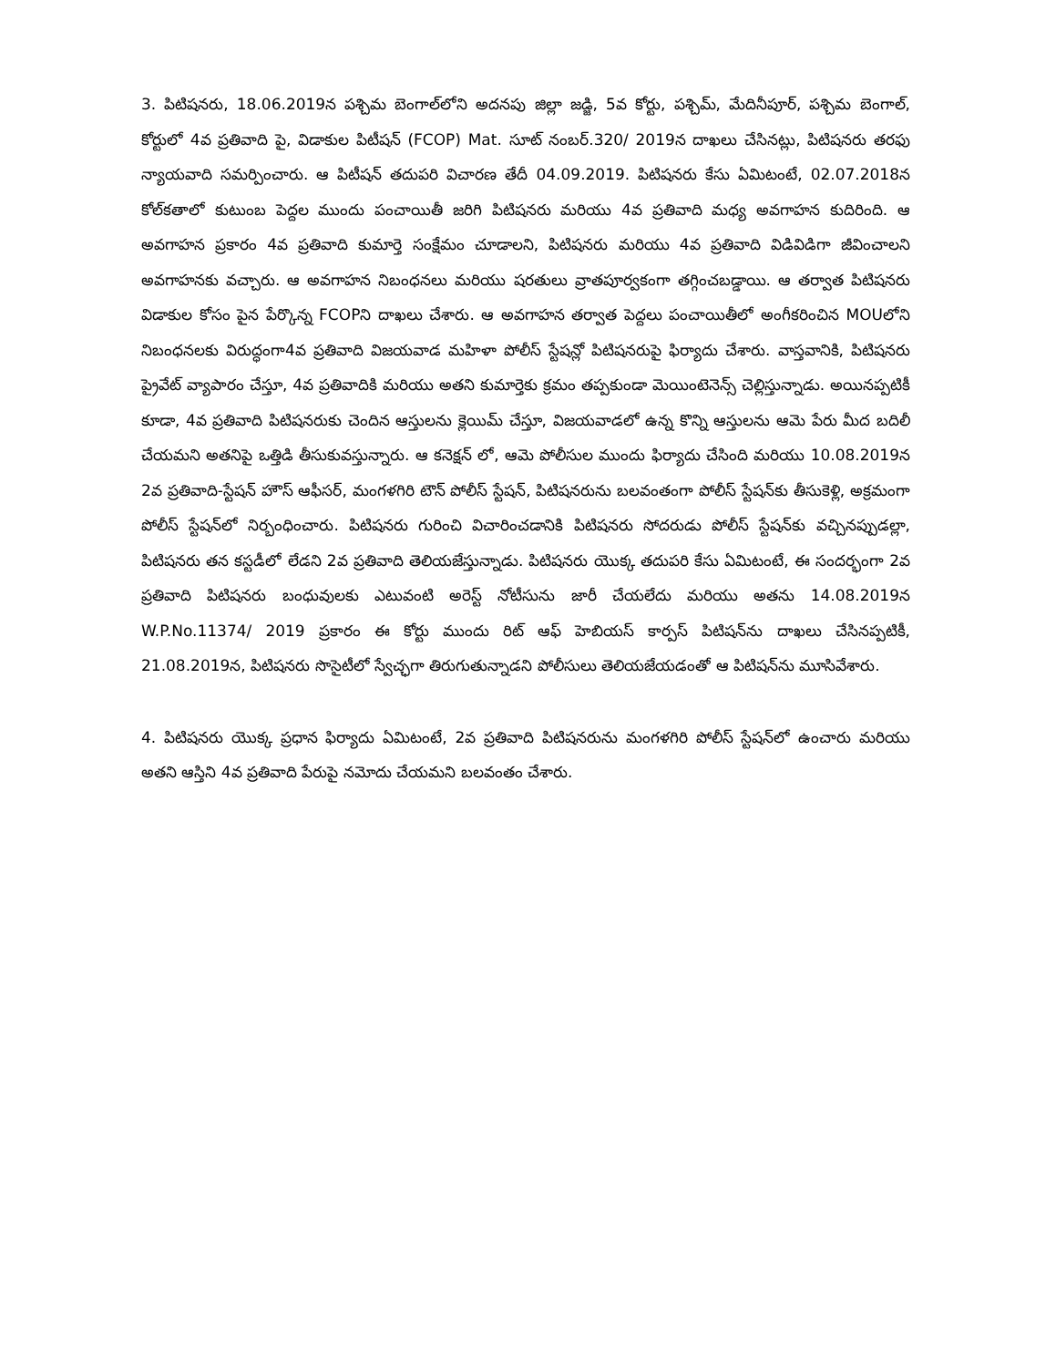3. పిటిషనరు, 18.06.2019న పశ్చిమ బెంగాల్‌లోని అదనపు జిల్లా జడ్జి, 5వ కోర్టు, పశ్చిమ్, మేదినీపూర్, పశ్చిమ బెంగాల్, కోర్టులో 4వ ప్రతివాది పై, విడాకుల పిటీషన్ (FCOP) Mat. సూట్ నంబర్.320/ 2019న దాఖలు చేసినట్లు, పిటిషనరు తరఫు న్యాయవాది సమర్పించారు. ఆ పిటీషన్ తదుపరి విచారణ తేదీ 04.09.2019. పిటిషనరు కేసు ఏమిటంటే, 02.07.2018న కోల్‌కతాలో కుటుంబ పెద్దల ముందు పంచాయితీ జరిగి పిటిషనరు మరియు 4వ ప్రతివాది మధ్య అవగాహన కుదిరింది. ఆ అవగాహన ప్రకారం 4వ ప్రతివాది కుమార్తె సంక్షేమం చూడాలని, పిటిషనరు మరియు 4వ ప్రతివాది విడివిడిగా జీవించాలని అవగాహనకు వచ్చారు. ఆ అవగాహన నిబంధనలు మరియు షరతులు వ్రాతపూర్వకంగా తగ్గించబడ్డాయి. ఆ తర్వాత పిటిషనరు విడాకుల కోసం పైన పేర్కొన్న FCOPని దాఖలు చేశారు. ఆ అవగాహన తర్వాత పెద్దలు పంచాయితీలో అంగీకరించిన MOUలోని నిబంధనలకు విరుద్ధంగా4వ ప్రతివాది విజయవాడ మహిళా పోలీస్ స్టేషన్లో పిటిషనరుపై ఫిర్యాదు చేశారు. వాస్తవానికి, పిటిషనరు ప్రైవేట్ వ్యాపారం చేస్తూ, 4వ ప్రతివాదికి మరియు అతని కుమార్తెకు క్రమం తప్పకుండా మెయింటెనెన్స్ చెల్లిస్తున్నాడు. అయినప్పటికీ కూడా, 4వ ప్రతివాది పిటిషనరుకు చెందిన ఆస్తులను క్లెయిమ్ చేస్తూ, విజయవాడలో ఉన్న కొన్ని ఆస్తులను ఆమె పేరు మీద బదిలీ చేయమని అతనిపై ఒత్తిడి తీసుకువస్తున్నారు. ఆ కనెక్షన్ లో, ఆమె పోలీసుల ముందు ఫిర్యాదు చేసింది మరియు 10.08.2019న 2వ ప్రతివాది-స్టేషన్ హౌస్ ఆఫీసర్, మంగళగిరి టౌన్ పోలీస్ స్టేషన్, పిటిషనరును బలవంతంగా పోలీస్ స్టేషన్‌కు తీసుకెళ్లి, అక్రమంగా పోలీస్ స్టేషన్‌లో నిర్బంధించారు. పిటిషనరు గురించి విచారించడానికి పిటిషనరు సోదరుడు పోలీస్ స్టేషన్‌కు వచ్చినప్పుడల్లా, పిటిషనరు తన కస్టడీలో లేడని 2వ ప్రతివాది తెలియజేస్తున్నాడు. పిటిషనరు యొక్క తదుపరి కేసు ఏమిటంటే, ఈ సందర్భంగా 2వ ప్రతివాది పిటిషనరు బంధువులకు ఎటువంటి అరెస్ట్ నోటీసును జారీ చేయలేదు మరియు అతను 14.08.2019న W.P.No.11374/ 2019 ప్రకారం ఈ కోర్టు ముందు రిట్ ఆఫ్ హెబియస్ కార్పస్ పిటిషన్‌ను దాఖలు చేసినప్పటికీ, 21.08.2019న, పిటిషనరు సొసైటీలో స్వేచ్ఛగా తిరుగుతున్నాడని పోలీసులు తెలియజేయడంతో ఆ పిటిషన్‌ను మూసివేశారు.
4. పిటిషనరు యొక్క ప్రధాన ఫిర్యాదు ఏమిటంటే, 2వ ప్రతివాది పిటిషనరును మంగళగిరి పోలీస్ స్టేషన్‌లో ఉంచారు మరియు అతని ఆస్తిని 4వ ప్రతివాది పేరుపై నమోదు చేయమని బలవంతం చేశారు.